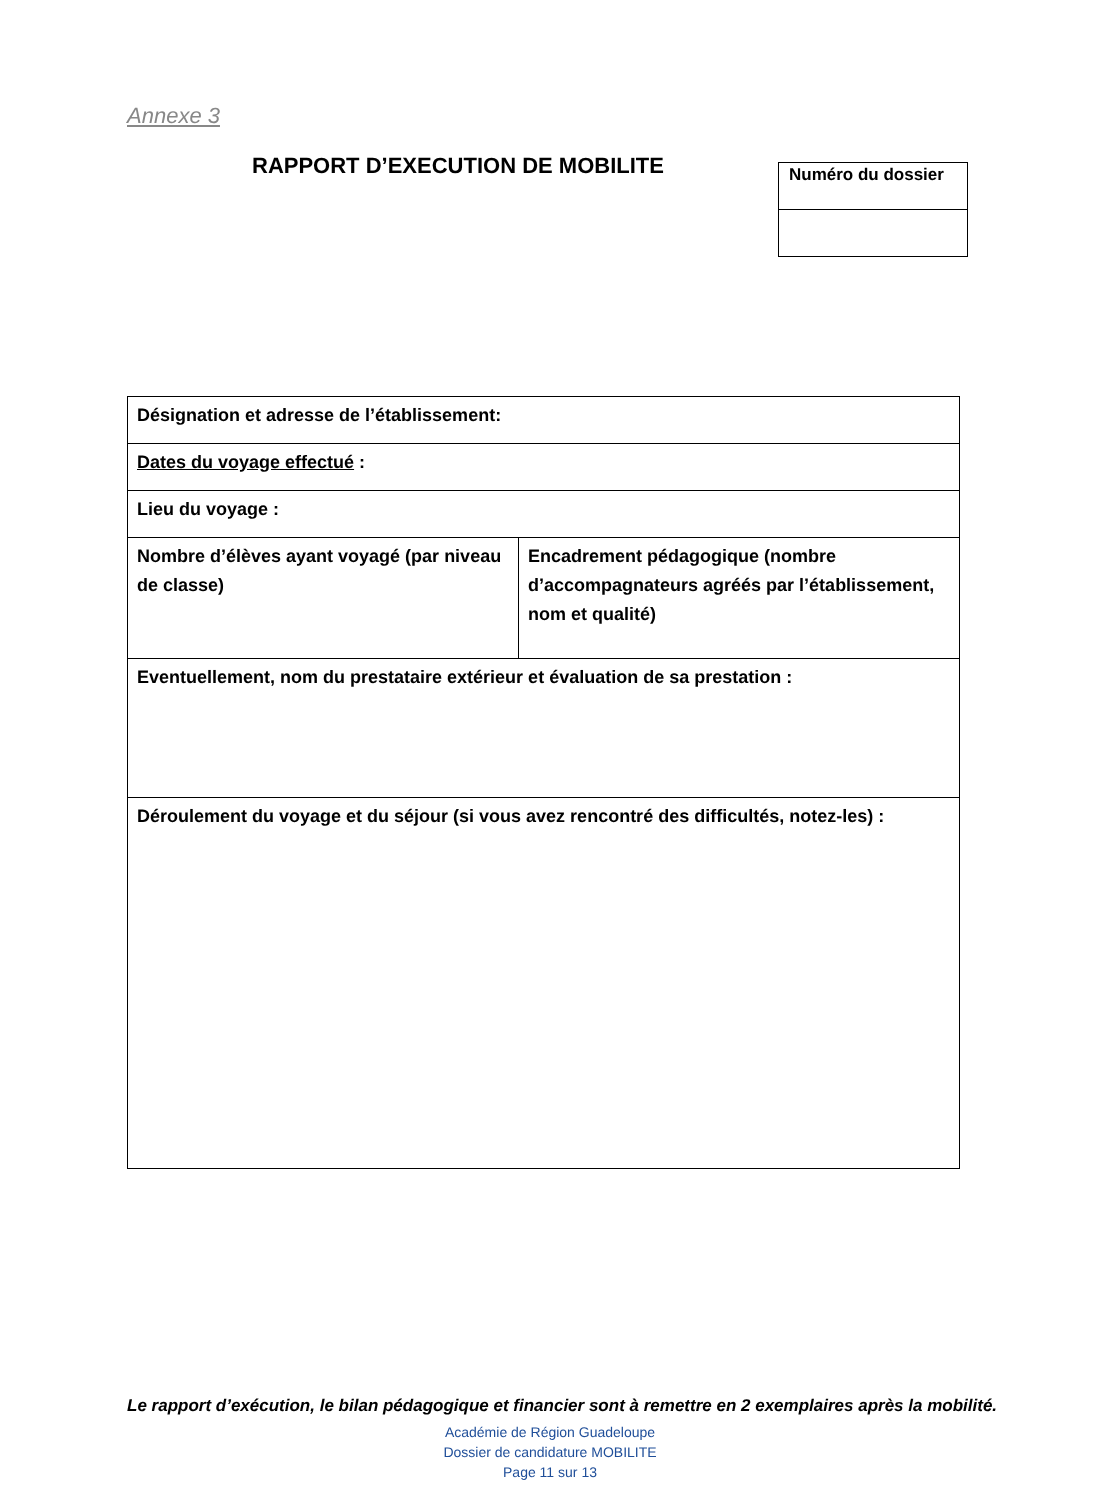Annexe 3
RAPPORT D’EXECUTION DE MOBILITE
| Numéro du dossier |
| Désignation et adresse de l’établissement: | |
| Dates du voyage effectué : | |
| Lieu du voyage : | |
| Nombre d’élèves ayant voyagé (par niveau de classe) | Encadrement pédagogique (nombre d’accompagnateurs agréés par l’établissement, nom et qualité) |
| Eventuellement, nom du prestataire extérieur et évaluation de sa prestation : | |
| Déroulement du voyage et du séjour (si vous avez rencontré des difficultés, notez-les) : | |
Le rapport d’exécution, le bilan pédagogique et financier sont à remettre en 2 exemplaires après la mobilité.
Académie de Région Guadeloupe
Dossier de candidature MOBILITE
Page 11 sur 13